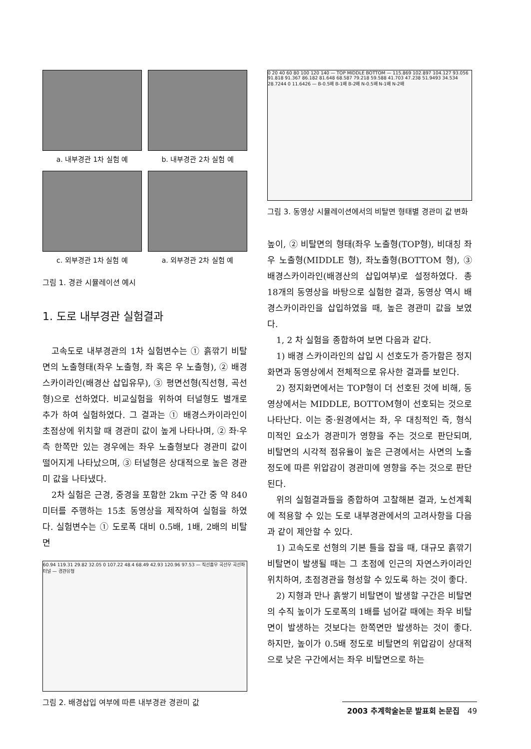a. 내부경관 1차 실험 예 b. 내부경관 2차 실험 예
c. 외부경관 1차 실험 예 a. 외부경관 2차 실험 예
그림 1. 경관 시뮬레이션 예시
1. 도로 내부경관 실험결과
고속도로 내부경관의 1차 실험변수는 ① 흙깎기 비탈면의 노출형태(좌우 노출형, 좌 혹은 우 노출형), ② 배경스카이라인(배경산 삽입유무), ③ 평면선형(직선형, 곡선형)으로 선하였다. 비교실험을 위하여 터널형도 별개로 추가 하여 실험하였다. 그 결과는 ① 배경스카이라인이 초점상에 위치할 때 경관미 값이 높게 나타나며, ② 좌·우측 한쪽만 있는 경우에는 좌우 노출형보다 경관미 값이 떨어지게 나타났으며, ③ 터널형은 상대적으로 높은 경관미 값을 나타냈다.
2차 실험은 근경, 중경을 포함한 2km 구간 중 약 840미터를 주행하는 15초 동영상을 제작하여 실험을 하였다. 실험변수는 ① 도로폭 대비 0.5배, 1배, 2배의 비탈면
60.94 119.31 29.82 32.05 0 107.22 48.4 68.49 42.93 120.96 97.53 — 직선흉우 곡선우 곡선좌 터널 — 경관유형
그림 2. 배경삽입 여부에 따른 내부경관 경관미 값
0 20 40 60 80 100 120 140 — TOP MIDDLE BOTTOM — 115.869 102.897 104.127 93.056 91.818 91.367 86.182 81.648 68.587 79.218 59.588 41.703 47.238 51.9493 34.534 28.7244 0 11.6426 — B-0.5배 B-1배 B-2배 N-0.5배 N-1배 N-2배
그림 3. 동영상 시뮬레이션에서의 비탈면 형태별 경관미 값 변화
높이, ② 비탈면의 형태(좌우 노출형(TOP형), 비대칭 좌우 노출형(MIDDLE 형), 좌노출형(BOTTOM 형), ③ 배경스카이라인(배경산의 삽입여부)로 설정하였다. 총 18개의 동영상을 바탕으로 실험한 결과, 동영상 역시 배경스카이라인을 삽입하였을 때, 높은 경관미 값을 보였다.
1, 2 차 실험을 종합하여 보면 다음과 같다.
1) 배경 스카이라인의 삽입 시 선호도가 증가함은 정지화면과 동영상에서 전체적으로 유사한 결과를 보인다.
2) 정지화면에서는 TOP형이 더 선호된 것에 비해, 동영상에서는 MIDDLE, BOTTOM형이 선호되는 것으로 나타난다. 이는 중·원경에서는 좌, 우 대칭적인 즉, 형식미적인 요소가 경관미가 영향을 주는 것으로 판단되며, 비탈면의 시각적 점유율이 높은 근경에서는 사면의 노출정도에 따른 위압감이 경관미에 영향을 주는 것으로 판단된다.
위의 실험결과들을 종합하여 고찰해본 결과, 노선계획에 적용할 수 있는 도로 내부경관에서의 고려사항을 다음과 같이 제안할 수 있다.
1) 고속도로 선형의 기본 틀을 잡을 때, 대규모 흙깎기 비탈면이 발생될 때는 그 초점에 인근의 자연스카이라인 위치하여, 초점경관을 형성할 수 있도록 하는 것이 좋다.
2) 지형과 만나 흙쌓기 비탈면이 발생할 구간은 비탈면의 수직 높이가 도로폭의 1배를 넘어갈 때에는 좌우 비탈면이 발생하는 것보다는 한쪽면만 발생하는 것이 좋다. 하지만, 높이가 0.5배 정도로 비탈면의 위압감이 상대적으로 낮은 구간에서는 좌우 비탈면으로 하는
2003 추계학술논문 발표회 논문집 49